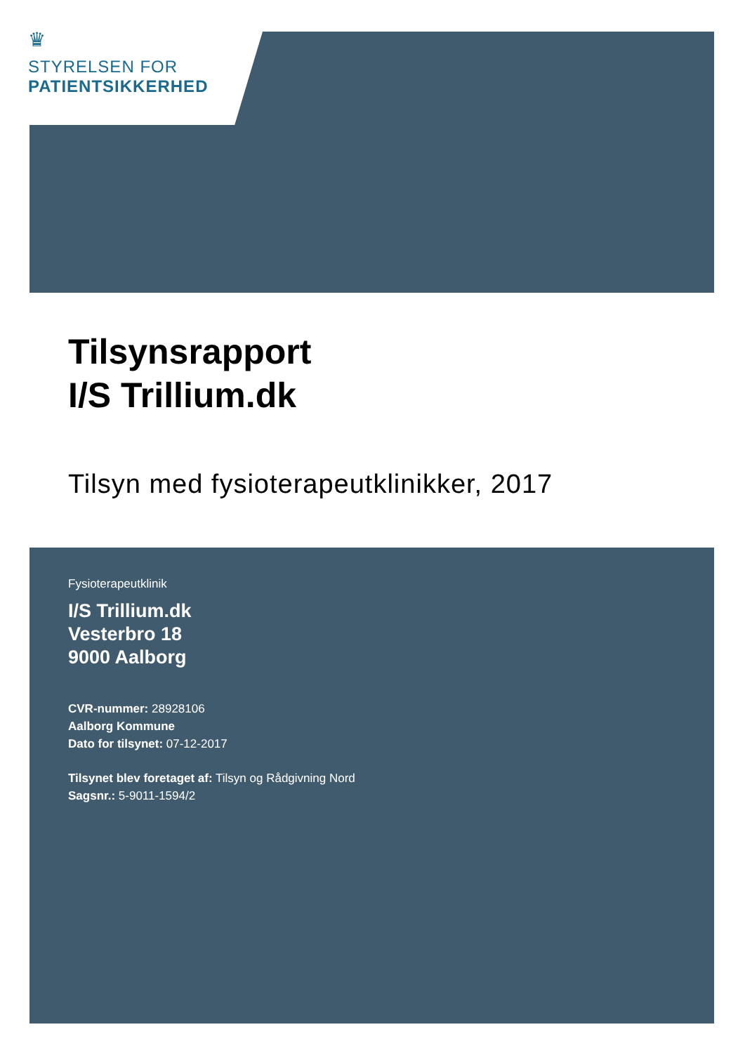♛
STYRELSEN FOR
PATIENTSIKKERHED
Tilsynsrapport
I/S Trillium.dk
Tilsyn med fysioterapeutklinikker, 2017
Fysioterapeutklinik
I/S Trillium.dk
Vesterbro 18
9000 Aalborg
CVR-nummer: 28928106
Aalborg Kommune
Dato for tilsynet: 07-12-2017
Tilsynet blev foretaget af: Tilsyn og Rådgivning Nord
Sagsnr.: 5-9011-1594/2